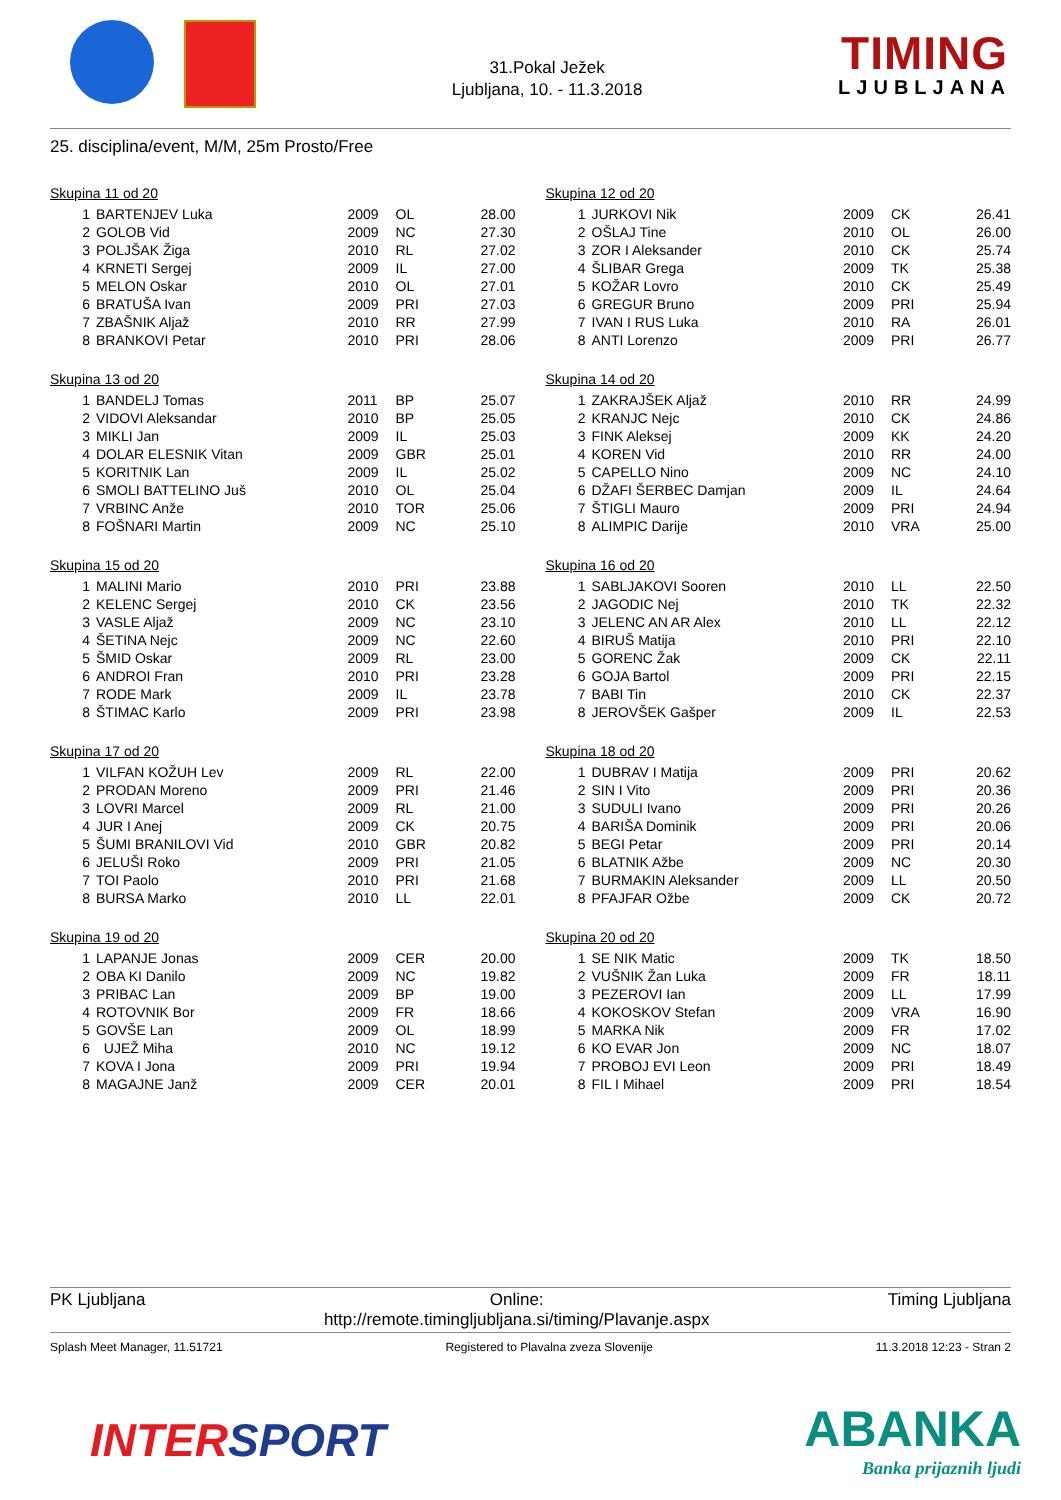31.Pokal Ježek
Ljubljana, 10. - 11.3.2018
TIMING
LJUBLJANA
25. disciplina/event, M/M, 25m Prosto/Free
Skupina 11 od 20
| 1 | BARTENJEV Luka | 2009 | OL | 28.00 |
| 2 | GOLOB Vid | 2009 | NC | 27.30 |
| 3 | POLJŠAK Žiga | 2010 | RL | 27.02 |
| 4 | KRNETI Sergej | 2009 | IL | 27.00 |
| 5 | MELON Oskar | 2010 | OL | 27.01 |
| 6 | BRATUŠA Ivan | 2009 | PRI | 27.03 |
| 7 | ZBAŠNIK Aljaž | 2010 | RR | 27.99 |
| 8 | BRANKOVI Petar | 2010 | PRI | 28.06 |
Skupina 12 od 20
| 1 | JURKOVI Nik | 2009 | CK | 26.41 |
| 2 | OŠLAJ Tine | 2010 | OL | 26.00 |
| 3 | ZOR I Aleksander | 2010 | CK | 25.74 |
| 4 | ŠLIBAR Grega | 2009 | TK | 25.38 |
| 5 | KOŽAR Lovro | 2010 | CK | 25.49 |
| 6 | GREGUR Bruno | 2009 | PRI | 25.94 |
| 7 | IVAN I RUS Luka | 2010 | RA | 26.01 |
| 8 | ANTI Lorenzo | 2009 | PRI | 26.77 |
Skupina 13 od 20
| 1 | BANDELJ Tomas | 2011 | BP | 25.07 |
| 2 | VIDOVI Aleksandar | 2010 | BP | 25.05 |
| 3 | MIKLI Jan | 2009 | IL | 25.03 |
| 4 | DOLAR ELESNIK Vitan | 2009 | GBR | 25.01 |
| 5 | KORITNIK Lan | 2009 | IL | 25.02 |
| 6 | SMOLI BATTELINO Juš | 2010 | OL | 25.04 |
| 7 | VRBINC Anže | 2010 | TOR | 25.06 |
| 8 | FOŠNARI Martin | 2009 | NC | 25.10 |
Skupina 14 od 20
| 1 | ZAKRAJŠEK Aljaž | 2010 | RR | 24.99 |
| 2 | KRANJC Nejc | 2010 | CK | 24.86 |
| 3 | FINK Aleksej | 2009 | KK | 24.20 |
| 4 | KOREN Vid | 2010 | RR | 24.00 |
| 5 | CAPELLO Nino | 2009 | NC | 24.10 |
| 6 | DŽAFI ŠERBEC Damjan | 2009 | IL | 24.64 |
| 7 | ŠTIGLI Mauro | 2009 | PRI | 24.94 |
| 8 | ALIMPIC Darije | 2010 | VRA | 25.00 |
Skupina 15 od 20
| 1 | MALINI Mario | 2010 | PRI | 23.88 |
| 2 | KELENC Sergej | 2010 | CK | 23.56 |
| 3 | VASLE Aljaž | 2009 | NC | 23.10 |
| 4 | ŠETINA Nejc | 2009 | NC | 22.60 |
| 5 | ŠMID Oskar | 2009 | RL | 23.00 |
| 6 | ANDROI Fran | 2010 | PRI | 23.28 |
| 7 | RODE Mark | 2009 | IL | 23.78 |
| 8 | ŠTIMAC Karlo | 2009 | PRI | 23.98 |
Skupina 16 od 20
| 1 | SABLJAKOVI Sooren | 2010 | LL | 22.50 |
| 2 | JAGODIC Nej | 2010 | TK | 22.32 |
| 3 | JELENC AN AR Alex | 2010 | LL | 22.12 |
| 4 | BIRUŠ Matija | 2010 | PRI | 22.10 |
| 5 | GORENC Žak | 2009 | CK | 22.11 |
| 6 | GOJA Bartol | 2009 | PRI | 22.15 |
| 7 | BABI Tin | 2010 | CK | 22.37 |
| 8 | JEROVŠEK Gašper | 2009 | IL | 22.53 |
Skupina 17 od 20
| 1 | VILFAN KOŽUH Lev | 2009 | RL | 22.00 |
| 2 | PRODAN Moreno | 2009 | PRI | 21.46 |
| 3 | LOVRI Marcel | 2009 | RL | 21.00 |
| 4 | JUR I Anej | 2009 | CK | 20.75 |
| 5 | ŠUMI BRANILOVI Vid | 2010 | GBR | 20.82 |
| 6 | JELUŠI Roko | 2009 | PRI | 21.05 |
| 7 | TOI Paolo | 2010 | PRI | 21.68 |
| 8 | BURSA Marko | 2010 | LL | 22.01 |
Skupina 18 od 20
| 1 | DUBRAV I Matija | 2009 | PRI | 20.62 |
| 2 | SIN I Vito | 2009 | PRI | 20.36 |
| 3 | SUDULI Ivano | 2009 | PRI | 20.26 |
| 4 | BARIŠA Dominik | 2009 | PRI | 20.06 |
| 5 | BEGI Petar | 2009 | PRI | 20.14 |
| 6 | BLATNIK Ažbe | 2009 | NC | 20.30 |
| 7 | BURMAKIN Aleksander | 2009 | LL | 20.50 |
| 8 | PFAJFAR Ožbe | 2009 | CK | 20.72 |
Skupina 19 od 20
| 1 | LAPANJE Jonas | 2009 | CER | 20.00 |
| 2 | OBA KI Danilo | 2009 | NC | 19.82 |
| 3 | PRIBAC Lan | 2009 | BP | 19.00 |
| 4 | ROTOVNIK Bor | 2009 | FR | 18.66 |
| 5 | GOVŠE Lan | 2009 | OL | 18.99 |
| 6 | UJEŽ Miha | 2010 | NC | 19.12 |
| 7 | KOVA I Jona | 2009 | PRI | 19.94 |
| 8 | MAGAJNE Janž | 2009 | CER | 20.01 |
Skupina 20 od 20
| 1 | SE NIK Matic | 2009 | TK | 18.50 |
| 2 | VUŠNIK Žan Luka | 2009 | FR | 18.11 |
| 3 | PEZEROVI Ian | 2009 | LL | 17.99 |
| 4 | KOKOSKOV Stefan | 2009 | VRA | 16.90 |
| 5 | MARKA Nik | 2009 | FR | 17.02 |
| 6 | KO EVAR Jon | 2009 | NC | 18.07 |
| 7 | PROBOJ EVI Leon | 2009 | PRI | 18.49 |
| 8 | FIL I Mihael | 2009 | PRI | 18.54 |
PK Ljubljana Online:
http://remote.timingljubljana.si/timing/Plavanje.aspx
Timing Ljubljana
Splash Meet Manager, 11.51721 Registered to Plavalna zveza Slovenije
11.3.2018 12:23 - Stran 2
INTERSPORT ABANKA
Banka prijaznih ljudi